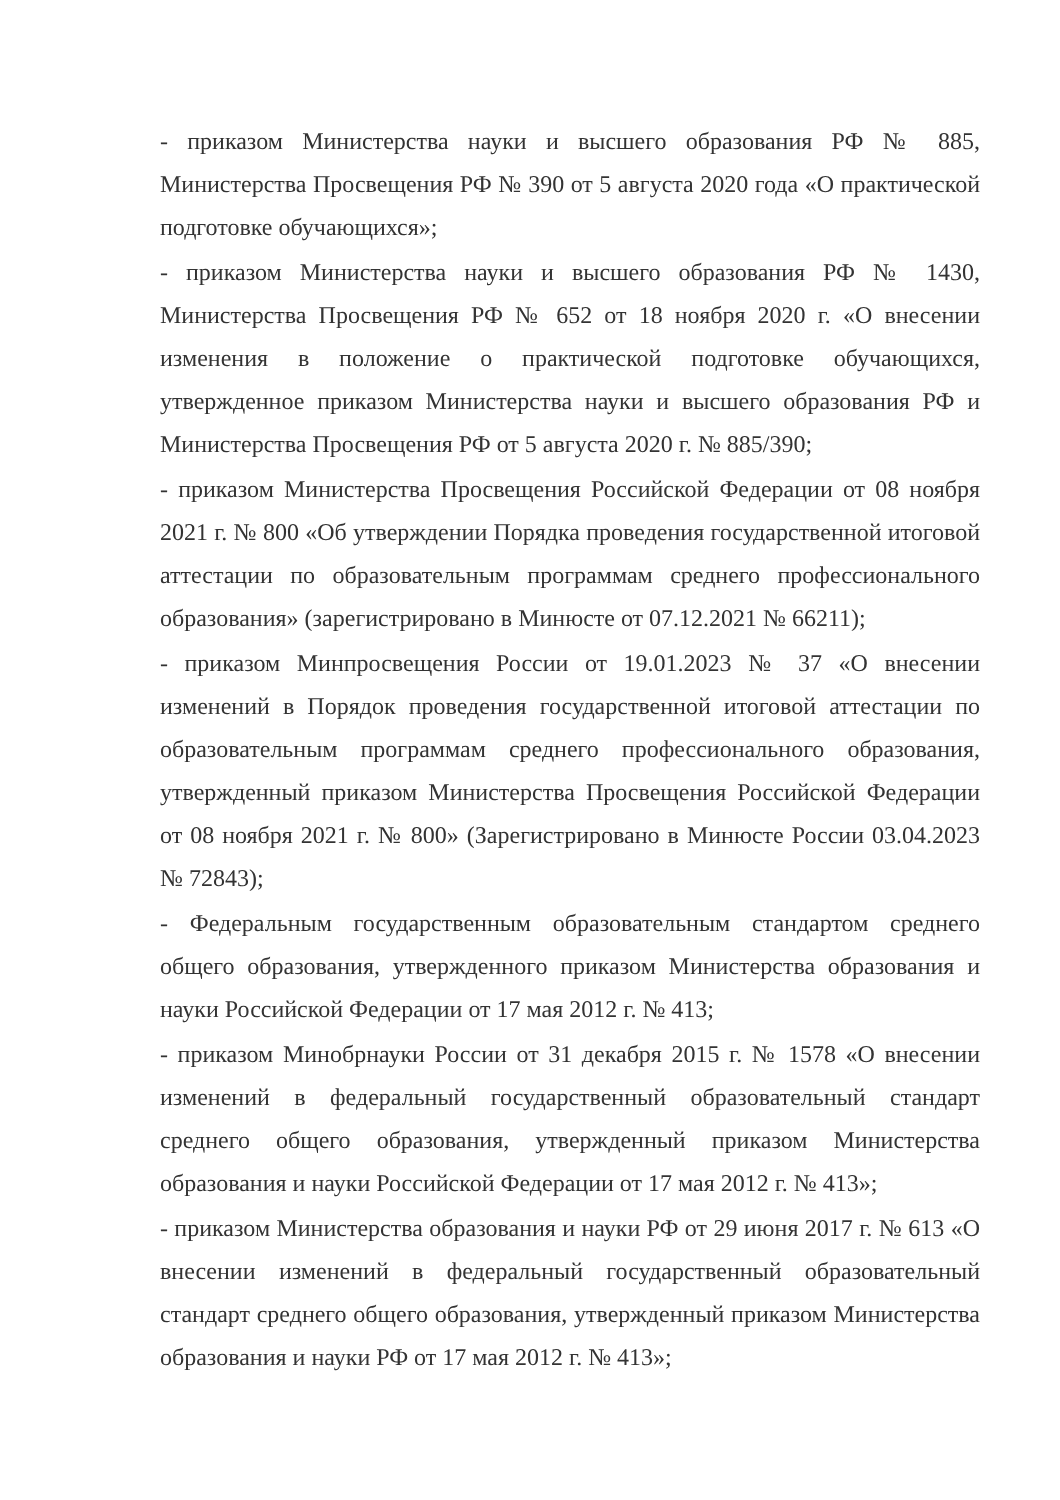- приказом Министерства науки и высшего образования РФ № 885, Министерства Просвещения РФ № 390 от 5 августа 2020 года «О практической подготовке обучающихся»;
- приказом Министерства науки и высшего образования РФ № 1430, Министерства Просвещения РФ № 652 от 18 ноября 2020 г. «О внесении изменения в положение о практической подготовке обучающихся, утвержденное приказом Министерства науки и высшего образования РФ и Министерства Просвещения РФ от 5 августа 2020 г. № 885/390;
- приказом Министерства Просвещения Российской Федерации от 08 ноября 2021 г. № 800 «Об утверждении Порядка проведения государственной итоговой аттестации по образовательным программам среднего профессионального образования» (зарегистрировано в Минюсте от 07.12.2021 № 66211);
- приказом Минпросвещения России от 19.01.2023 № 37 «О внесении изменений в Порядок проведения государственной итоговой аттестации по образовательным программам среднего профессионального образования, утвержденный приказом Министерства Просвещения Российской Федерации от 08 ноября 2021 г. № 800» (Зарегистрировано в Минюсте России 03.04.2023 № 72843);
- Федеральным государственным образовательным стандартом среднего общего образования, утвержденного приказом Министерства образования и науки Российской Федерации от 17 мая 2012 г. № 413;
- приказом Минобрнауки России от 31 декабря 2015 г. № 1578 «О внесении изменений в федеральный государственный образовательный стандарт среднего общего образования, утвержденный приказом Министерства образования и науки Российской Федерации от 17 мая 2012 г. № 413»;
- приказом Министерства образования и науки РФ от 29 июня 2017 г. № 613 «О внесении изменений в федеральный государственный образовательный стандарт среднего общего образования, утвержденный приказом Министерства образования и науки РФ от 17 мая 2012 г. № 413»;